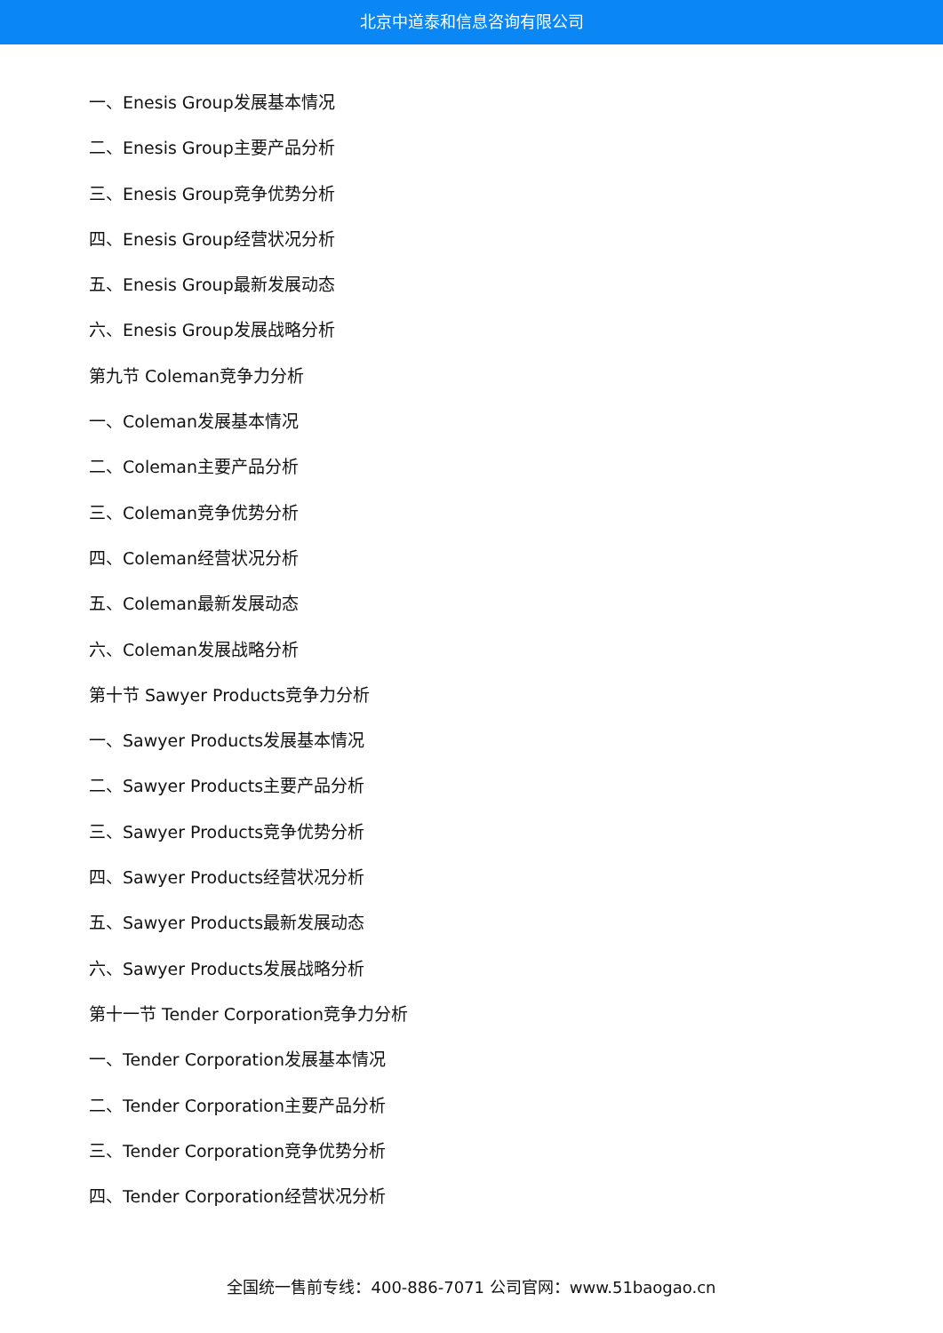北京中道泰和信息咨询有限公司
一、Enesis Group发展基本情况
二、Enesis Group主要产品分析
三、Enesis Group竞争优势分析
四、Enesis Group经营状况分析
五、Enesis Group最新发展动态
六、Enesis Group发展战略分析
第九节 Coleman竞争力分析
一、Coleman发展基本情况
二、Coleman主要产品分析
三、Coleman竞争优势分析
四、Coleman经营状况分析
五、Coleman最新发展动态
六、Coleman发展战略分析
第十节 Sawyer Products竞争力分析
一、Sawyer Products发展基本情况
二、Sawyer Products主要产品分析
三、Sawyer Products竞争优势分析
四、Sawyer Products经营状况分析
五、Sawyer Products最新发展动态
六、Sawyer Products发展战略分析
第十一节 Tender Corporation竞争力分析
一、Tender Corporation发展基本情况
二、Tender Corporation主要产品分析
三、Tender Corporation竞争优势分析
四、Tender Corporation经营状况分析
全国统一售前专线：400-886-7071 公司官网：www.51baogao.cn